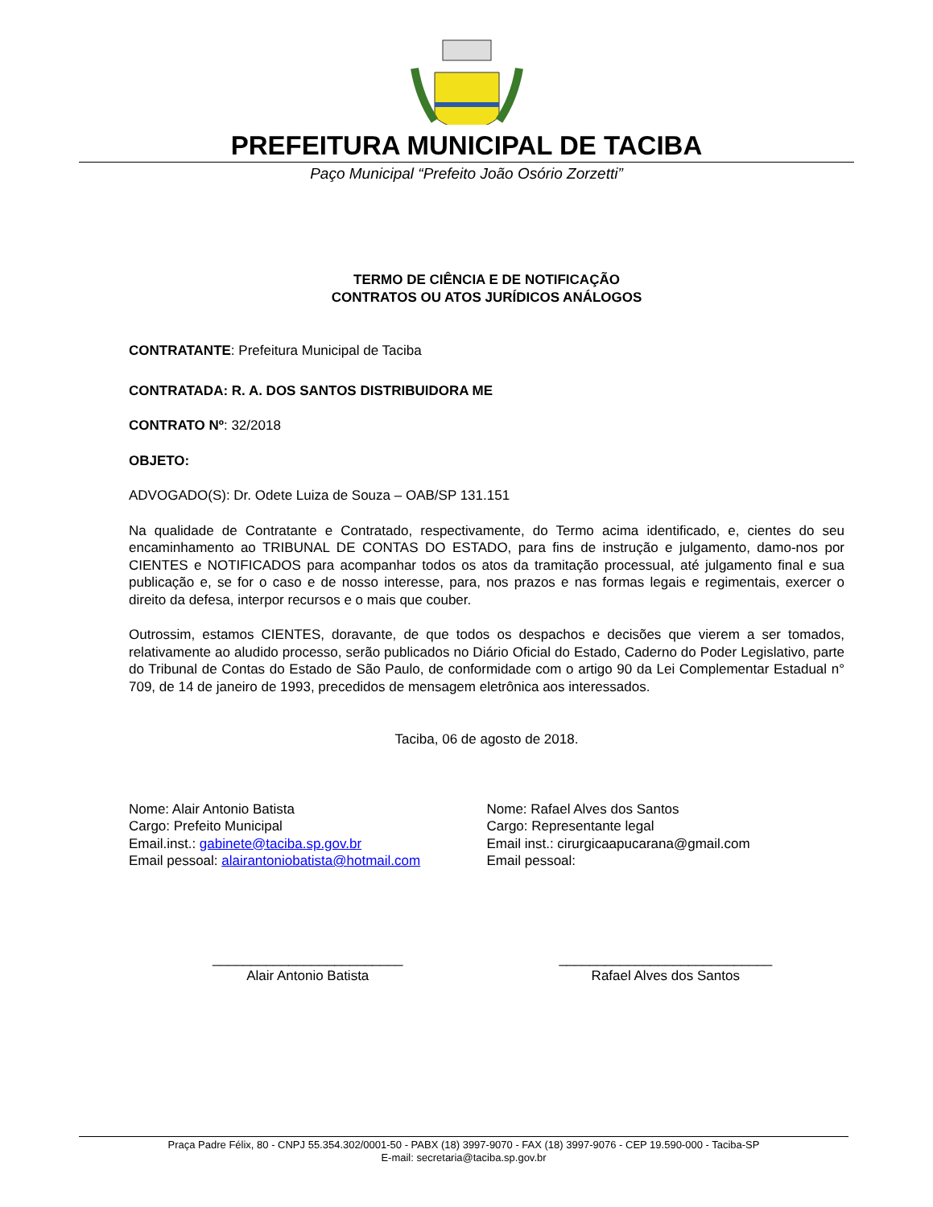PREFEITURA MUNICIPAL DE TACIBA
Paço Municipal “Prefeito João Osório Zorzetti”
TERMO DE CIÊNCIA E DE NOTIFICAÇÃO
CONTRATOS OU ATOS JURÍDICOS ANÁLOGOS
CONTRATANTE: Prefeitura Municipal de Taciba
CONTRATADA: R. A. DOS SANTOS DISTRIBUIDORA ME
CONTRATO Nº: 32/2018
OBJETO:
ADVOGADO(S): Dr. Odete Luiza de Souza – OAB/SP 131.151
Na qualidade de Contratante e Contratado, respectivamente, do Termo acima identificado, e, cientes do seu encaminhamento ao TRIBUNAL DE CONTAS DO ESTADO, para fins de instrução e julgamento, damo-nos por CIENTES e NOTIFICADOS para acompanhar todos os atos da tramitação processual, até julgamento final e sua publicação e, se for o caso e de nosso interesse, para, nos prazos e nas formas legais e regimentais, exercer o direito da defesa, interpor recursos e o mais que couber.
Outrossim, estamos CIENTES, doravante, de que todos os despachos e decisões que vierem a ser tomados, relativamente ao aludido processo, serão publicados no Diário Oficial do Estado, Caderno do Poder Legislativo, parte do Tribunal de Contas do Estado de São Paulo, de conformidade com o artigo 90 da Lei Complementar Estadual n° 709, de 14 de janeiro de 1993, precedidos de mensagem eletrônica aos interessados.
Taciba, 06 de agosto de 2018.
Nome: Alair Antonio Batista
Cargo: Prefeito Municipal
Email.inst.: gabinete@taciba.sp.gov.br
Email pessoal: alairantoniobatista@hotmail.com
Nome: Rafael Alves dos Santos
Cargo: Representante legal
Email inst.: cirurgicaapucarana@gmail.com
Email pessoal:
_________________________
Alair Antonio Batista
____________________________
Rafael Alves dos Santos
Praça Padre Félix, 80 - CNPJ 55.354.302/0001-50 - PABX (18) 3997-9070 - FAX (18) 3997-9076 - CEP 19.590-000 - Taciba-SP
E-mail: secretaria@taciba.sp.gov.br